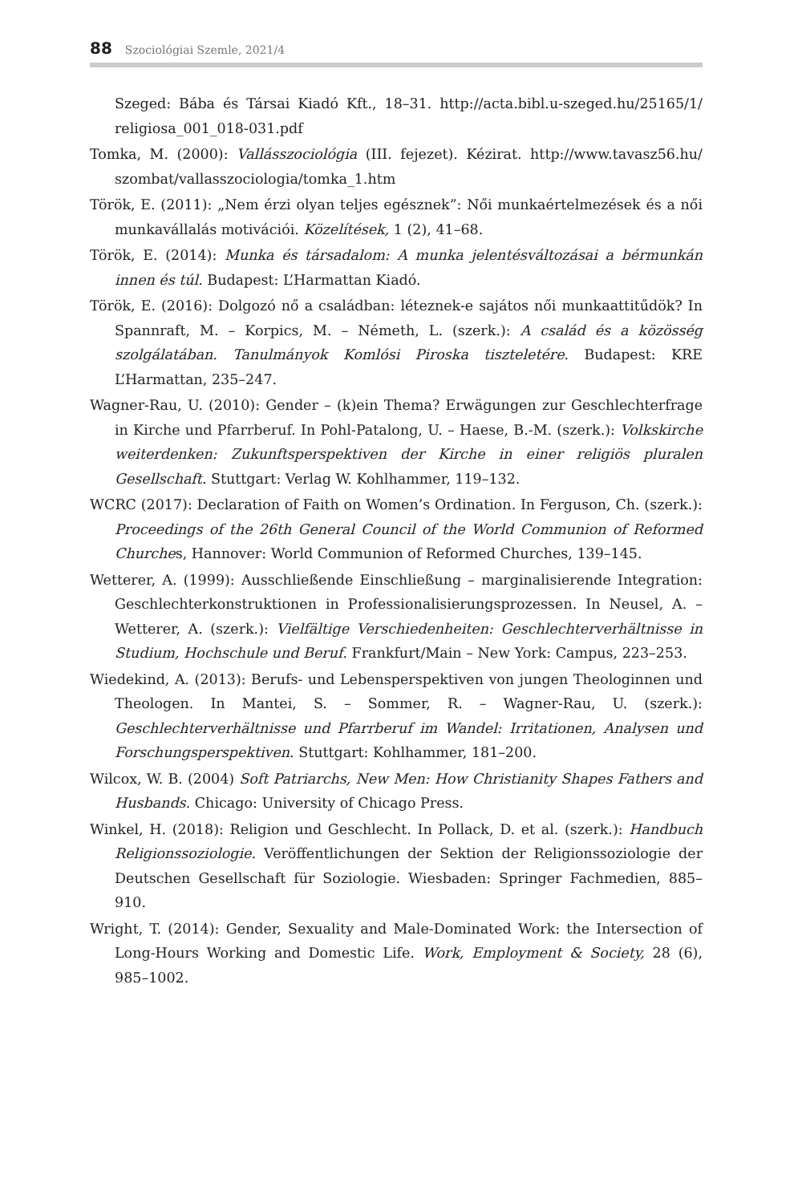88 Szociológiai Szemle, 2021/4
Szeged: Bába és Társai Kiadó Kft., 18–31. http://acta.bibl.u-szeged.hu/25165/1/ religiosa_001_018-031.pdf
Tomka, M. (2000): Vallásszociológia (III. fejezet). Kézirat. http://www.tavasz56.hu/ szombat/vallasszociologia/tomka_1.htm
Török, E. (2011): „Nem érzi olyan teljes egésznek”: Női munkaértelmezések és a női munkavállalás motivációi. Közelítések, 1 (2), 41–68.
Török, E. (2014): Munka és társadalom: A munka jelentésváltozásai a bérmunkán innen és túl. Budapest: L’Harmattan Kiadó.
Török, E. (2016): Dolgozó nő a családban: léteznek-e sajátos női munkaattitűdök? In Spannraft, M. – Korpics, M. – Németh, L. (szerk.): A család és a közösség szolgálatában. Tanulmányok Komlósi Piroska tiszteletére. Budapest: KRE L’Harmattan, 235–247.
Wagner-Rau, U. (2010): Gender – (k)ein Thema? Erwägungen zur Geschlechterfrage in Kirche und Pfarrberuf. In Pohl-Patalong, U. – Haese, B.-M. (szerk.): Volkskirche weiterdenken: Zukunftsperspektiven der Kirche in einer religiös pluralen Gesellschaft. Stuttgart: Verlag W. Kohlhammer, 119–132.
WCRC (2017): Declaration of Faith on Women’s Ordination. In Ferguson, Ch. (szerk.): Proceedings of the 26th General Council of the World Communion of Reformed Churches, Hannover: World Communion of Reformed Churches, 139–145.
Wetterer, A. (1999): Ausschließende Einschließung – marginalisierende Integration: Geschlechterkonstruktionen in Professionalisierungsprozessen. In Neusel, A. – Wetterer, A. (szerk.): Vielfältige Verschiedenheiten: Geschlechterverhältnisse in Studium, Hochschule und Beruf. Frankfurt/Main – New York: Campus, 223–253.
Wiedekind, A. (2013): Berufs- und Lebensperspektiven von jungen Theologinnen und Theologen. In Mantei, S. – Sommer, R. – Wagner-Rau, U. (szerk.): Geschlechterverhältnisse und Pfarrberuf im Wandel: Irritationen, Analysen und Forschungsperspektiven. Stuttgart: Kohlhammer, 181–200.
Wilcox, W. B. (2004) Soft Patriarchs, New Men: How Christianity Shapes Fathers and Husbands. Chicago: University of Chicago Press.
Winkel, H. (2018): Religion und Geschlecht. In Pollack, D. et al. (szerk.): Handbuch Religionssoziologie. Veröffentlichungen der Sektion der Religionssoziologie der Deutschen Gesellschaft für Soziologie. Wiesbaden: Springer Fachmedien, 885–910.
Wright, T. (2014): Gender, Sexuality and Male-Dominated Work: the Intersection of Long-Hours Working and Domestic Life. Work, Employment & Society, 28 (6), 985–1002.